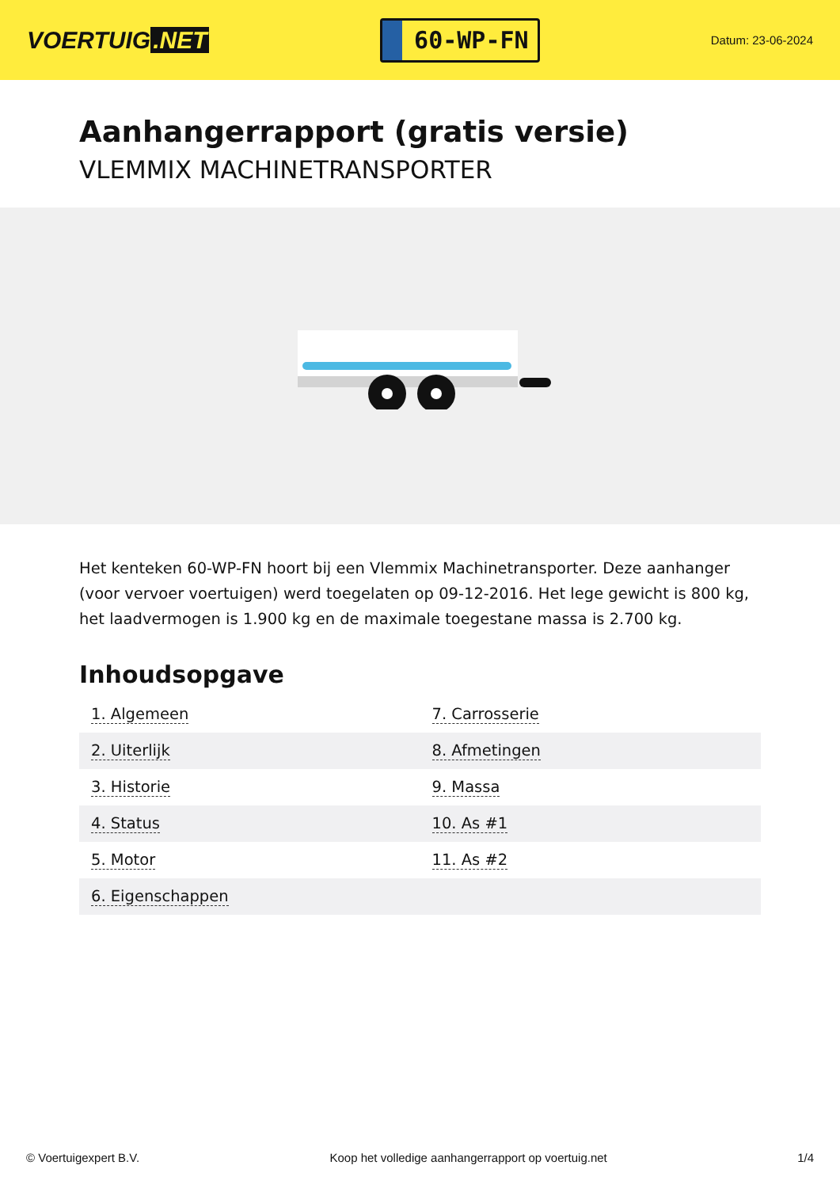VOERTUIG.NET
60-WP-FN
Datum: 23-06-2024
Aanhangerrapport (gratis versie)
VLEMMIX MACHINETRANSPORTER
Het kenteken 60-WP-FN hoort bij een Vlemmix Machinetransporter. Deze aanhanger (voor vervoer voertuigen) werd toegelaten op 09-12-2016. Het lege gewicht is 800 kg, het laadvermogen is 1.900 kg en de maximale toegestane massa is 2.700 kg.
Inhoudsopgave
| 1. Algemeen | 7. Carrosserie |
| 2. Uiterlijk | 8. Afmetingen |
| 3. Historie | 9. Massa |
| 4. Status | 10. As #1 |
| 5. Motor | 11. As #2 |
| 6. Eigenschappen | |
© Voertuigexpert B.V. Koop het volledige aanhangerrapport op voertuig.net 1/4